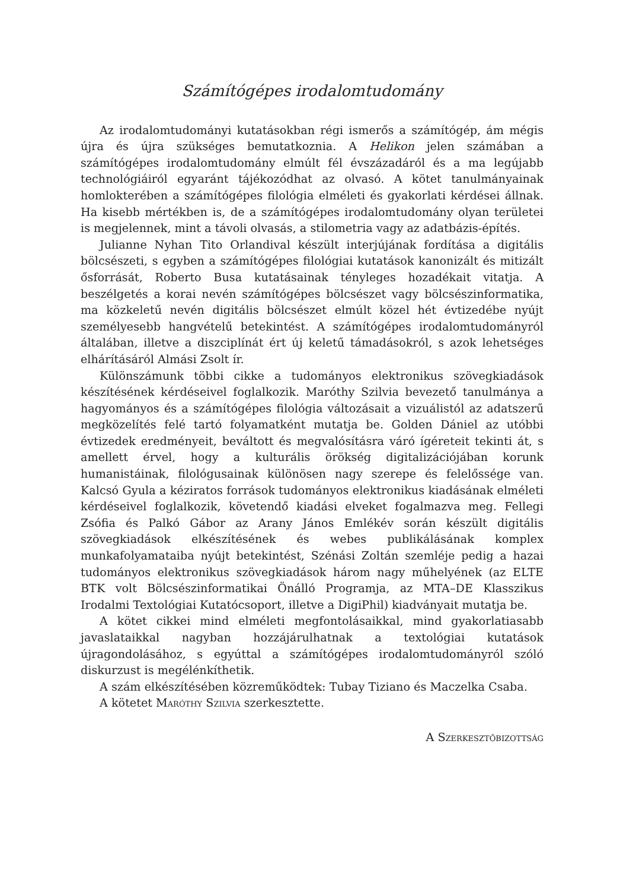Számítógépes irodalomtudomány
Az irodalomtudományi kutatásokban régi ismerős a számítógép, ám mégis újra és újra szükséges bemutatkoznia. A Helikon jelen számában a számítógépes irodalomtudomány elmúlt fél évszázadáról és a ma legújabb technológiáiról egyaránt tájékozódhat az olvasó. A kötet tanulmányainak homlokterében a számítógépes filológia elméleti és gyakorlati kérdései állnak. Ha kisebb mértékben is, de a számítógépes irodalomtudomány olyan területei is megjelennek, mint a távoli olvasás, a stilometria vagy az adatbázis-építés.
Julianne Nyhan Tito Orlandival készült interjújának fordítása a digitális bölcsészeti, s egyben a számítógépes filológiai kutatások kanonizált és mitizált ősforrását, Roberto Busa kutatásainak tényleges hozadékait vitatja. A beszélgetés a korai nevén számítógépes bölcsészet vagy bölcsészinformatika, ma közkeletű nevén digitális bölcsészet elmúlt közel hét évtizedébe nyújt személyesebb hangvételű betekintést. A számítógépes irodalomtudományról általában, illetve a diszciplínát ért új keletű támadásokról, s azok lehetséges elhárításáról Almási Zsolt ír.
Különszámunk többi cikke a tudományos elektronikus szövegkiadások készítésének kérdéseivel foglalkozik. Maróthy Szilvia bevezető tanulmánya a hagyományos és a számítógépes filológia változásait a vizuálistól az adatszerű megközelítés felé tartó folyamatként mutatja be. Golden Dániel az utóbbi évtizedek eredményeit, beváltott és megvalósításra váró ígéreteit tekinti át, s amellett érvel, hogy a kulturális örökség digitalizációjában korunk humanistáinak, filológusainak különösen nagy szerepe és felelőssége van. Kalcsó Gyula a kéziratos források tudományos elektronikus kiadásának elméleti kérdéseivel foglalkozik, követendő kiadási elveket fogalmazva meg. Fellegi Zsófia és Palkó Gábor az Arany János Emlékév során készült digitális szövegkiadások elkészítésének és webes publikálásának komplex munkafolyamataiba nyújt betekintést, Szénási Zoltán szemléje pedig a hazai tudományos elektronikus szövegkiadások három nagy műhelyének (az ELTE BTK volt Bölcsészinformatikai Önálló Programja, az MTA–DE Klasszikus Irodalmi Textológiai Kutatócsoport, illetve a DigiPhil) kiadványait mutatja be.
A kötet cikkei mind elméleti megfontolásaikkal, mind gyakorlatiasabb javaslataikkal nagyban hozzájárulhatnak a textológiai kutatások újragondolásához, s egyúttal a számítógépes irodalomtudományról szóló diskurzust is megélénkíthetik.
A szám elkészítésében közreműködtek: Tubay Tiziano és Maczelka Csaba.
A kötetet Maróthy Szilvia szerkesztette.
A Szerkesztőbizottság